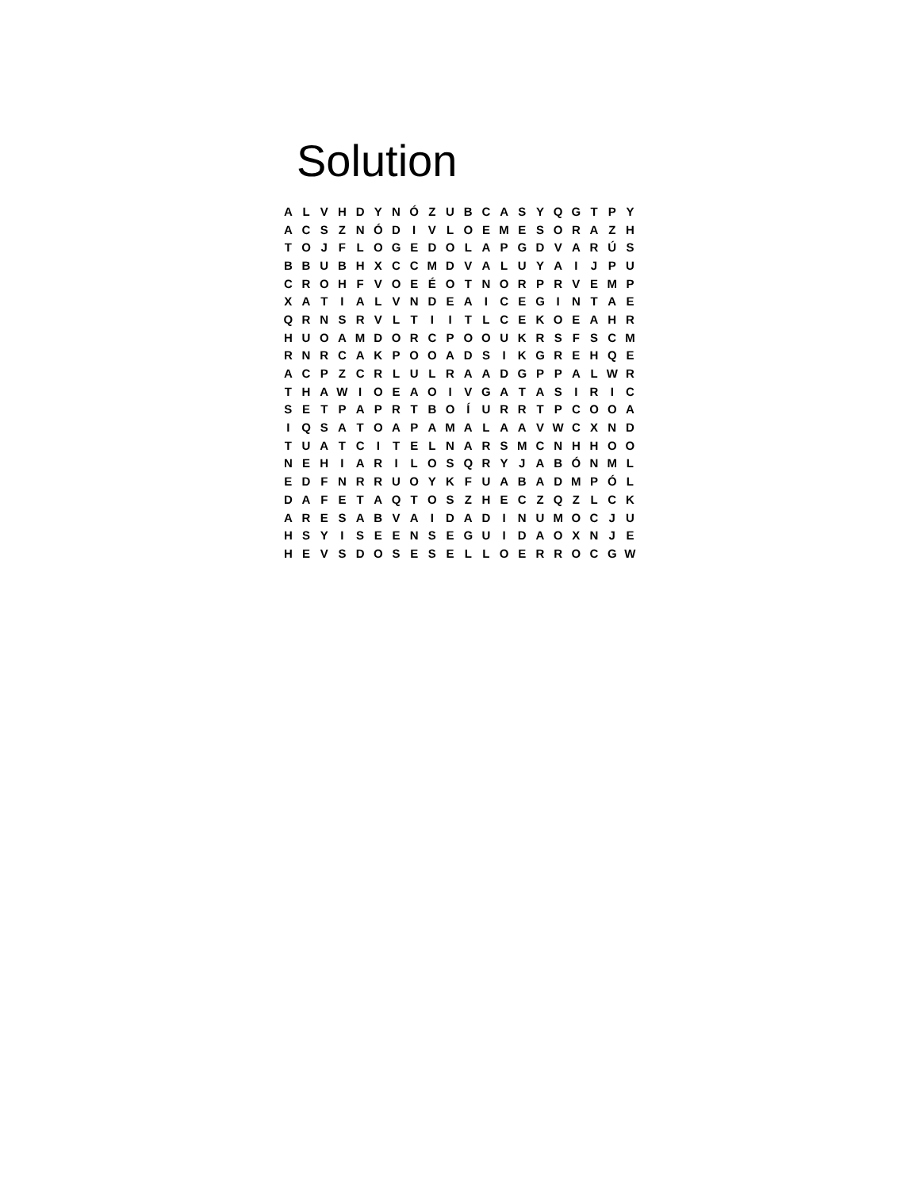Solution
| A | L | V | H | D | Y | N | Ó | Z | U | B | C | A | S | Y | Q | G | T | P | Y |
| A | C | S | Z | N | Ó | D | I | V | L | O | E | M | E | S | O | R | A | Z | H |
| T | O | J | F | L | O | G | E | D | O | L | A | P | G | D | V | A | R | Ú | S |
| B | B | U | B | H | X | C | C | M | D | V | A | L | U | Y | A | I | J | P | U |
| C | R | O | H | F | V | O | E | É | O | T | N | O | R | P | R | V | E | M | P |
| X | A | T | I | A | L | V | N | D | E | A | I | C | E | G | I | N | T | A | E |
| Q | R | N | S | R | V | L | T | I | I | T | L | C | E | K | O | E | A | H | R |
| H | U | O | A | M | D | O | R | C | P | O | O | U | K | R | S | F | S | C | M |
| R | N | R | C | A | K | P | O | O | A | D | S | I | K | G | R | E | H | Q | E |
| A | C | P | Z | C | R | L | U | L | R | A | A | D | G | P | P | A | L | W | R |
| T | H | A | W | I | O | E | A | O | I | V | G | A | T | A | S | I | R | I | C |
| S | E | T | P | A | P | R | T | B | O | Í | U | R | R | T | P | C | O | O | A |
| I | Q | S | A | T | O | A | P | A | M | A | L | A | A | V | W | C | X | N | D |
| T | U | A | T | C | I | T | E | L | N | A | R | S | M | C | N | H | H | O | O |
| N | E | H | I | A | R | I | L | O | S | Q | R | Y | J | A | B | Ó | N | M | L |
| E | D | F | N | R | R | U | O | Y | K | F | U | A | B | A | D | M | P | Ó | L |
| D | A | F | E | T | A | Q | T | O | S | Z | H | E | C | Z | Q | Z | L | C | K |
| A | R | E | S | A | B | V | A | I | D | A | D | I | N | U | M | O | C | J | U |
| H | S | Y | I | S | E | E | N | S | E | G | U | I | D | A | O | X | N | J | E |
| H | E | V | S | D | O | S | E | S | E | L | L | O | E | R | R | O | C | G | W |